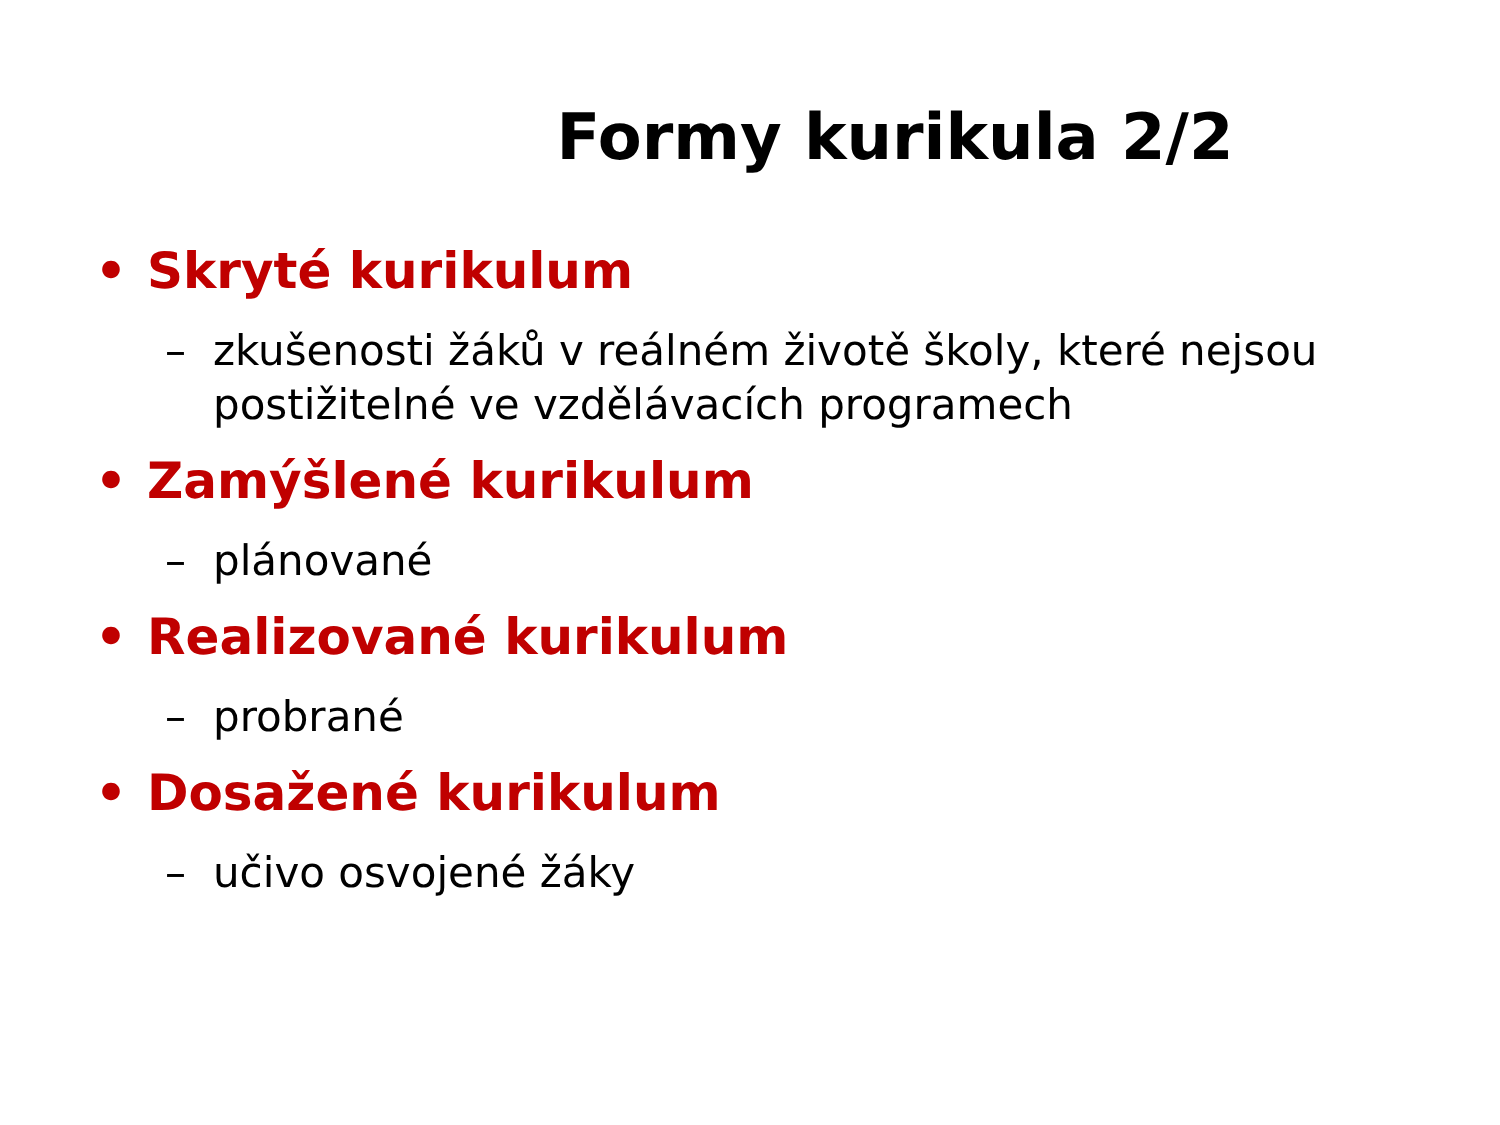Formy kurikula 2/2
• Skryté kurikulum
– zkušenosti žáků v reálném životě školy, které nejsou postižitelné ve vzdělávacích programech
• Zamýšlené kurikulum
– plánované
• Realizované kurikulum
– probrané
• Dosažené kurikulum
– učivo osvojené žáky